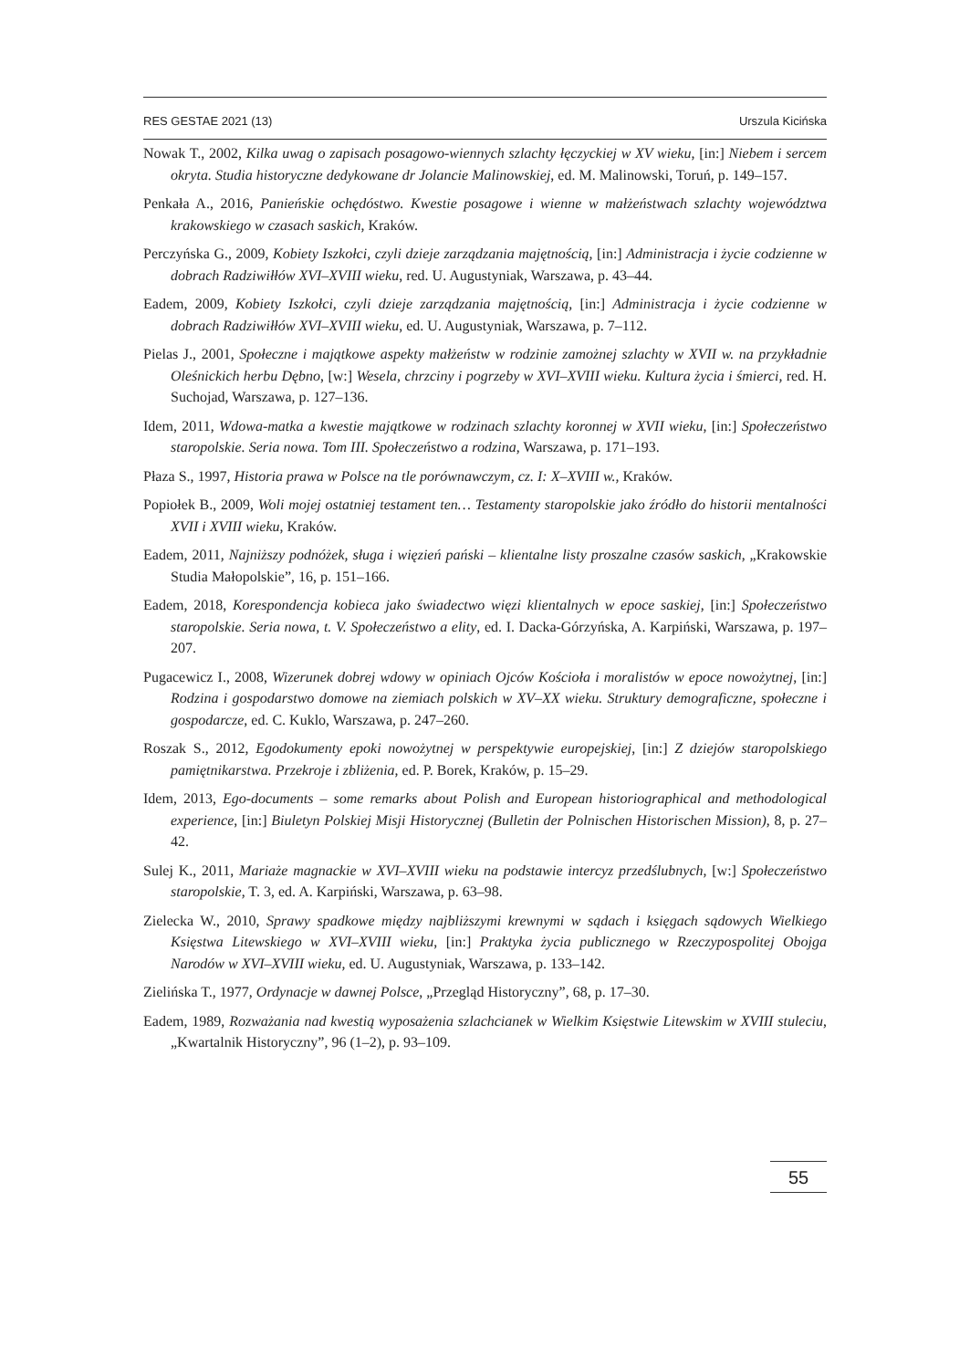RES GESTAE 2021 (13) Urszula Kicińska
Nowak T., 2002, Kilka uwag o zapisach posagowo-wiennych szlachty łęczyckiej w XV wieku, [in:] Niebem i sercem okryta. Studia historyczne dedykowane dr Jolancie Malinowskiej, ed. M. Malinowski, Toruń, p. 149–157.
Penkała A., 2016, Panieńskie ochędóstwo. Kwestie posagowe i wienne w małżeństwach szlachty województwa krakowskiego w czasach saskich, Kraków.
Perczyńska G., 2009, Kobiety Iszkołci, czyli dzieje zarządzania majętnością, [in:] Administracja i życie codzienne w dobrach Radziwiłłów XVI–XVIII wieku, red. U. Augustyniak, Warszawa, p. 43–44.
Eadem, 2009, Kobiety Iszkołci, czyli dzieje zarządzania majętnością, [in:] Administracja i życie codzienne w dobrach Radziwiłłów XVI–XVIII wieku, ed. U. Augustyniak, Warszawa, p. 7–112.
Pielas J., 2001, Społeczne i majątkowe aspekty małżeństw w rodzinie zamożnej szlachty w XVII w. na przykładnie Oleśnickich herbu Dębno, [w:] Wesela, chrzciny i pogrzeby w XVI–XVIII wieku. Kultura życia i śmierci, red. H. Suchojad, Warszawa, p. 127–136.
Idem, 2011, Wdowa-matka a kwestie majątkowe w rodzinach szlachty koronnej w XVII wieku, [in:] Społeczeństwo staropolskie. Seria nowa. Tom III. Społeczeństwo a rodzina, Warszawa, p. 171–193.
Płaza S., 1997, Historia prawa w Polsce na tle porównawczym, cz. I: X–XVIII w., Kraków.
Popiołek B., 2009, Woli mojej ostatniej testament ten… Testamenty staropolskie jako źródło do historii mentalności XVII i XVIII wieku, Kraków.
Eadem, 2011, Najniższy podnóżek, sługa i więzień pański – klientalne listy proszalne czasów saskich, „Krakowskie Studia Małopolskie”, 16, p. 151–166.
Eadem, 2018, Korespondencja kobieca jako świadectwo więzi klientalnych w epoce saskiej, [in:] Społeczeństwo staropolskie. Seria nowa, t. V. Społeczeństwo a elity, ed. I. Dacka-Górzyńska, A. Karpiński, Warszawa, p. 197–207.
Pugacewicz I., 2008, Wizerunek dobrej wdowy w opiniach Ojców Kościoła i moralistów w epoce nowożytnej, [in:] Rodzina i gospodarstwo domowe na ziemiach polskich w XV–XX wieku. Struktury demograficzne, społeczne i gospodarcze, ed. C. Kuklo, Warszawa, p. 247–260.
Roszak S., 2012, Egodokumenty epoki nowożytnej w perspektywie europejskiej, [in:] Z dziejów staropolskiego pamiętnikarstwa. Przekroje i zbliżenia, ed. P. Borek, Kraków, p. 15–29.
Idem, 2013, Ego-documents – some remarks about Polish and European historiographical and methodological experience, [in:] Biuletyn Polskiej Misji Historycznej (Bulletin der Polnischen Historischen Mission), 8, p. 27–42.
Sulej K., 2011, Mariaże magnackie w XVI–XVIII wieku na podstawie intercyz przedślubnych, [w:] Społeczeństwo staropolskie, T. 3, ed. A. Karpiński, Warszawa, p. 63–98.
Zielecka W., 2010, Sprawy spadkowe między najbliższymi krewnymi w sądach i księgach sądowych Wielkiego Księstwa Litewskiego w XVI–XVIII wieku, [in:] Praktyka życia publicznego w Rzeczypospolitej Obojga Narodów w XVI–XVIII wieku, ed. U. Augustyniak, Warszawa, p. 133–142.
Zielińska T., 1977, Ordynacje w dawnej Polsce, „Przegląd Historyczny”, 68, p. 17–30.
Eadem, 1989, Rozważania nad kwestią wyposażenia szlachcianek w Wielkim Księstwie Litewskim w XVIII stuleciu, „Kwartalnik Historyczny”, 96 (1–2), p. 93–109.
55